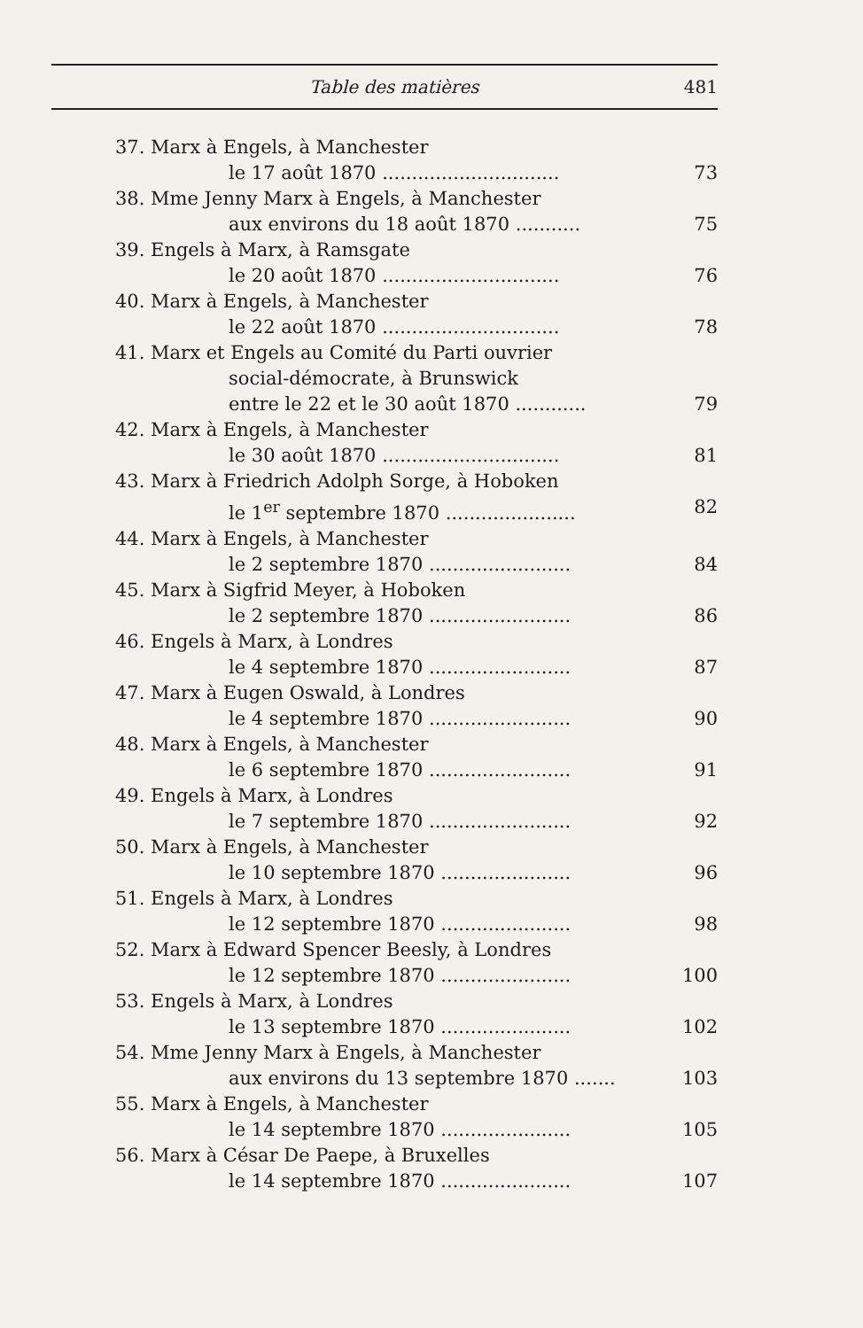Table des matières 481
37. Marx à Engels, à Manchester
le 17 août 1870 .............................. 73
38. Mme Jenny Marx à Engels, à Manchester
aux environs du 18 août 1870 ........... 75
39. Engels à Marx, à Ramsgate
le 20 août 1870 .............................. 76
40. Marx à Engels, à Manchester
le 22 août 1870 .............................. 78
41. Marx et Engels au Comité du Parti ouvrier
social-démocrate, à Brunswick
entre le 22 et le 30 août 1870 ............ 79
42. Marx à Engels, à Manchester
le 30 août 1870 .............................. 81
43. Marx à Friedrich Adolph Sorge, à Hoboken
le 1<sup>er</sup> septembre 1870 ...................... 82
44. Marx à Engels, à Manchester
le 2 septembre 1870 ........................ 84
45. Marx à Sigfrid Meyer, à Hoboken
le 2 septembre 1870 ........................ 86
46. Engels à Marx, à Londres
le 4 septembre 1870 ........................ 87
47. Marx à Eugen Oswald, à Londres
le 4 septembre 1870 ........................ 90
48. Marx à Engels, à Manchester
le 6 septembre 1870 ........................ 91
49. Engels à Marx, à Londres
le 7 septembre 1870 ........................ 92
50. Marx à Engels, à Manchester
le 10 septembre 1870 ...................... 96
51. Engels à Marx, à Londres
le 12 septembre 1870 ...................... 98
52. Marx à Edward Spencer Beesly, à Londres
le 12 septembre 1870 ...................... 100
53. Engels à Marx, à Londres
le 13 septembre 1870 ...................... 102
54. Mme Jenny Marx à Engels, à Manchester
aux environs du 13 septembre 1870 ....... 103
55. Marx à Engels, à Manchester
le 14 septembre 1870 ...................... 105
56. Marx à César De Paepe, à Bruxelles
le 14 septembre 1870 ...................... 107